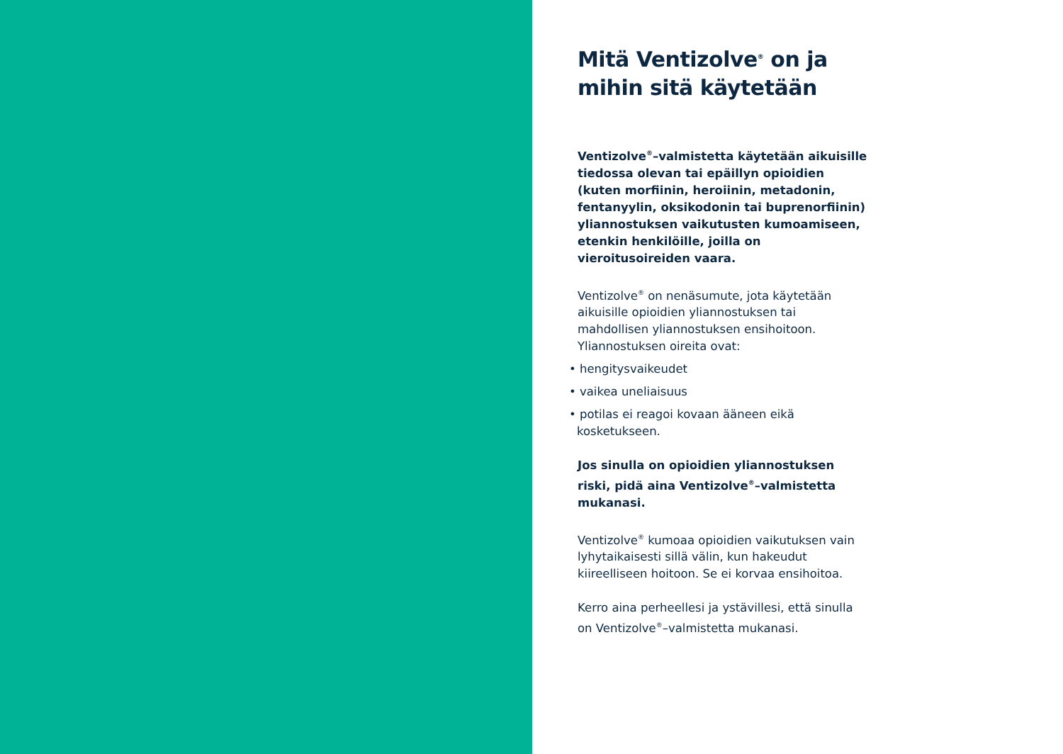Mitä Ventizolve<sup>®</sup> on ja mihin sitä käytetään
Ventizolve<sup>®</sup>–valmistetta käytetään aikuisille tiedossa olevan tai epäillyn opioidien (kuten morfiinin, heroiinin, metadonin, fentanyylin, oksikodonin tai buprenorfiinin) yliannostuksen vaikutusten kumoamiseen, etenkin henkilöille, joilla on vieroitusoireiden vaara.
Ventizolve<sup>®</sup> on nenäsumute, jota käytetään aikuisille opioidien yliannostuksen tai mahdollisen yliannostuksen ensihoitoon. Yliannostuksen oireita ovat:
• hengitysvaikeudet
• vaikea uneliaisuus
• potilas ei reagoi kovaan ääneen eikä kosketukseen.
Jos sinulla on opioidien yliannostuksen riski, pidä aina Ventizolve<sup>®</sup>–valmistetta mukanasi.
Ventizolve<sup>®</sup> kumoaa opioidien vaikutuksen vain lyhytaikaisesti sillä välin, kun hakeudut kiireelliseen hoitoon. Se ei korvaa ensihoitoa.
Kerro aina perheellesi ja ystävillesi, että sinulla on Ventizolve<sup>®</sup>–valmistetta mukanasi.